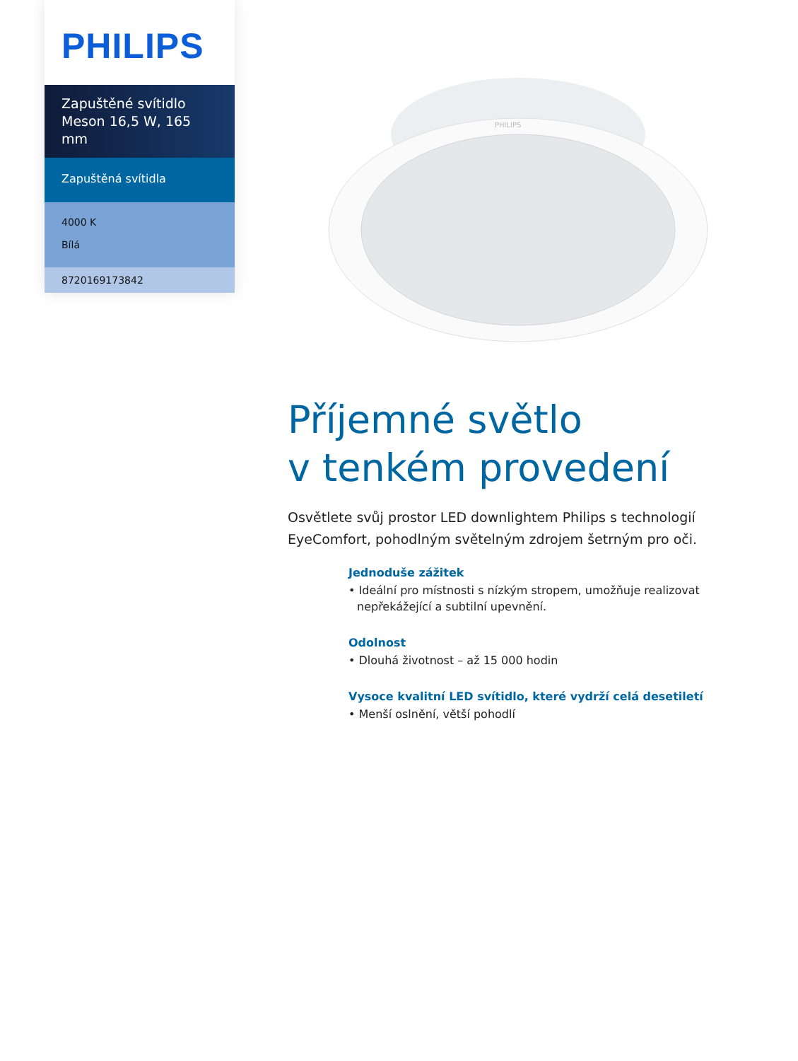PHILIPS
Zapuštěné svítidlo
Meson 16,5 W, 165 mm
Zapuštěná svítidla
4000 K
Bílá
8720169173842
PHILIPS
Příjemné světlo
v tenkém provedení
Osvětlete svůj prostor LED downlightem Philips s technologií EyeComfort, pohodlným světelným zdrojem šetrným pro oči.
Jednoduše zážitek
• Ideální pro místnosti s nízkým stropem, umožňuje realizovat nepřekážející a subtilní upevnění.
Odolnost
• Dlouhá životnost – až 15 000 hodin
Vysoce kvalitní LED svítidlo, které vydrží celá desetiletí
• Menší oslnění, větší pohodlí